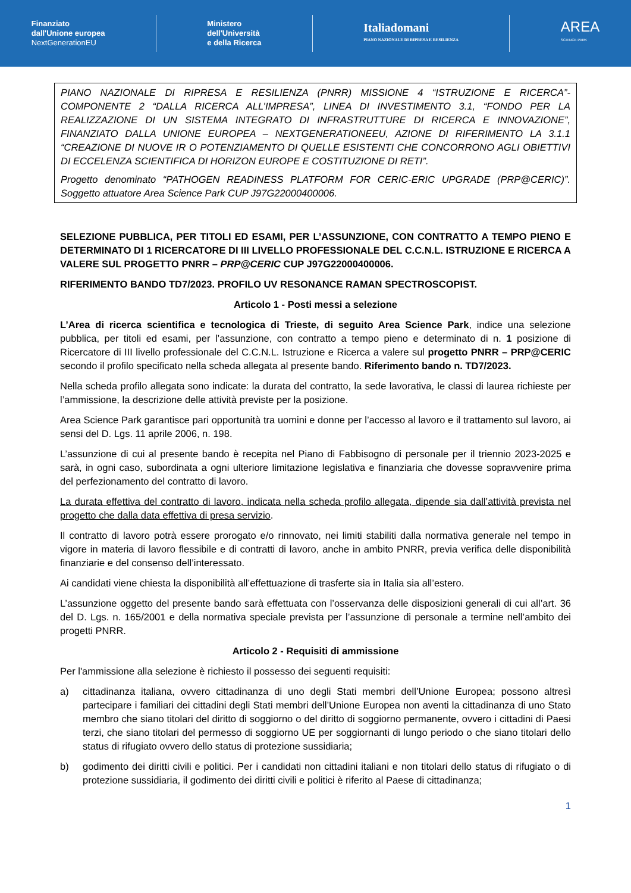Finanziato
dall'Unione europea
NextGenerationEU
Ministero
dell'Università
e della Ricerca
Italiadomani
PIANO NAZIONALE DI RIPRESA E RESILIENZA
AREA
SCIENCE PARK
PIANO NAZIONALE DI RIPRESA E RESILIENZA (PNRR) MISSIONE 4 “ISTRUZIONE E RICERCA”- COMPONENTE 2 “DALLA RICERCA ALL’IMPRESA”, LINEA DI INVESTIMENTO 3.1, “FONDO PER LA REALIZZAZIONE DI UN SISTEMA INTEGRATO DI INFRASTRUTTURE DI RICERCA E INNOVAZIONE”, FINANZIATO DALLA UNIONE EUROPEA – NEXTGENERATIONEEU, AZIONE DI RIFERIMENTO LA 3.1.1 “CREAZIONE DI NUOVE IR O POTENZIAMENTO DI QUELLE ESISTENTI CHE CONCORRONO AGLI OBIETTIVI DI ECCELENZA SCIENTIFICA DI HORIZON EUROPE E COSTITUZIONE DI RETI”.
Progetto denominato “PATHOGEN READINESS PLATFORM FOR CERIC-ERIC UPGRADE (PRP@CERIC)”. Soggetto attuatore Area Science Park CUP J97G22000400006.
SELEZIONE PUBBLICA, PER TITOLI ED ESAMI, PER L’ASSUNZIONE, CON CONTRATTO A TEMPO PIENO E DETERMINATO DI 1 RICERCATORE DI III LIVELLO PROFESSIONALE DEL C.C.N.L. ISTRUZIONE E RICERCA A VALERE SUL PROGETTO PNRR – PRP@CERIC CUP J97G22000400006.
RIFERIMENTO BANDO TD7/2023. PROFILO UV RESONANCE RAMAN SPECTROSCOPIST.
Articolo 1 - Posti messi a selezione
L’Area di ricerca scientifica e tecnologica di Trieste, di seguito Area Science Park, indice una selezione pubblica, per titoli ed esami, per l’assunzione, con contratto a tempo pieno e determinato di n. 1 posizione di Ricercatore di III livello professionale del C.C.N.L. Istruzione e Ricerca a valere sul progetto PNRR – PRP@CERIC secondo il profilo specificato nella scheda allegata al presente bando. Riferimento bando n. TD7/2023.
Nella scheda profilo allegata sono indicate: la durata del contratto, la sede lavorativa, le classi di laurea richieste per l’ammissione, la descrizione delle attività previste per la posizione.
Area Science Park garantisce pari opportunità tra uomini e donne per l’accesso al lavoro e il trattamento sul lavoro, ai sensi del D. Lgs. 11 aprile 2006, n. 198.
L’assunzione di cui al presente bando è recepita nel Piano di Fabbisogno di personale per il triennio 2023-2025 e sarà, in ogni caso, subordinata a ogni ulteriore limitazione legislativa e finanziaria che dovesse sopravvenire prima del perfezionamento del contratto di lavoro.
La durata effettiva del contratto di lavoro, indicata nella scheda profilo allegata, dipende sia dall’attività prevista nel progetto che dalla data effettiva di presa servizio.
Il contratto di lavoro potrà essere prorogato e/o rinnovato, nei limiti stabiliti dalla normativa generale nel tempo in vigore in materia di lavoro flessibile e di contratti di lavoro, anche in ambito PNRR, previa verifica delle disponibilità finanziarie e del consenso dell’interessato.
Ai candidati viene chiesta la disponibilità all’effettuazione di trasferte sia in Italia sia all’estero.
L’assunzione oggetto del presente bando sarà effettuata con l’osservanza delle disposizioni generali di cui all’art. 36 del D. Lgs. n. 165/2001 e della normativa speciale prevista per l’assunzione di personale a termine nell’ambito dei progetti PNRR.
Articolo 2 - Requisiti di ammissione
Per l'ammissione alla selezione è richiesto il possesso dei seguenti requisiti:
a) cittadinanza italiana, ovvero cittadinanza di uno degli Stati membri dell’Unione Europea; possono altresì partecipare i familiari dei cittadini degli Stati membri dell’Unione Europea non aventi la cittadinanza di uno Stato membro che siano titolari del diritto di soggiorno o del diritto di soggiorno permanente, ovvero i cittadini di Paesi terzi, che siano titolari del permesso di soggiorno UE per soggiornanti di lungo periodo o che siano titolari dello status di rifugiato ovvero dello status di protezione sussidiaria;
b) godimento dei diritti civili e politici. Per i candidati non cittadini italiani e non titolari dello status di rifugiato o di protezione sussidiaria, il godimento dei diritti civili e politici è riferito al Paese di cittadinanza;
1